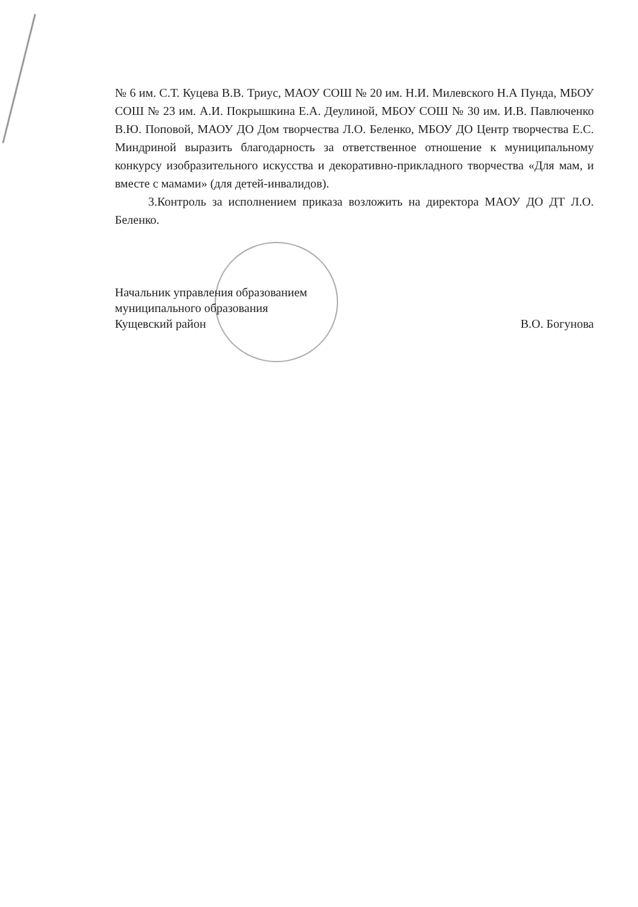№ 6 им. С.Т. Куцева В.В. Триус, МАОУ СОШ № 20 им. Н.И. Милевского Н.А Пунда, МБОУ СОШ № 23 им. А.И. Покрышкина Е.А. Деулиной, МБОУ СОШ № 30 им. И.В. Павлюченко В.Ю. Поповой, МАОУ ДО Дом творчества Л.О. Беленко, МБОУ ДО Центр творчества Е.С. Миндриной выразить благодарность за ответственное отношение к муниципальному конкурсу изобразительного искусства и декоративно-прикладного творчества «Для мам, и вместе с мамами» (для детей-инвалидов).
3.Контроль за исполнением приказа возложить на директора МАОУ ДО ДТ Л.О. Беленко.
Начальник управления образованием
муниципального образования
Кущевский район
В.О. Богунова